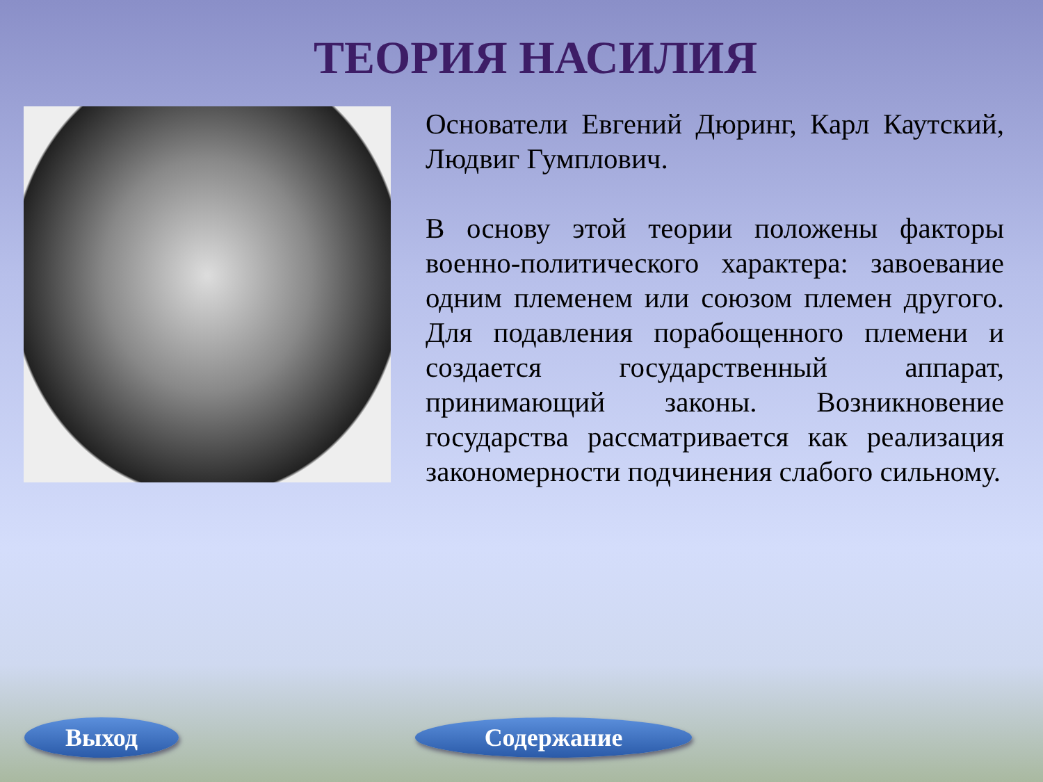ТЕОРИЯ НАСИЛИЯ
Основатели Евгений Дюринг, Карл Каутский, Людвиг Гумплович.
В основу этой теории положены факторы военно-политического характера: завоевание одним племенем или союзом племен другого. Для подавления порабощенного племени и создается государственный аппарат, принимающий законы. Возникновение государства рассматривается как реализация закономерности подчинения слабого сильному.
Выход Содержание